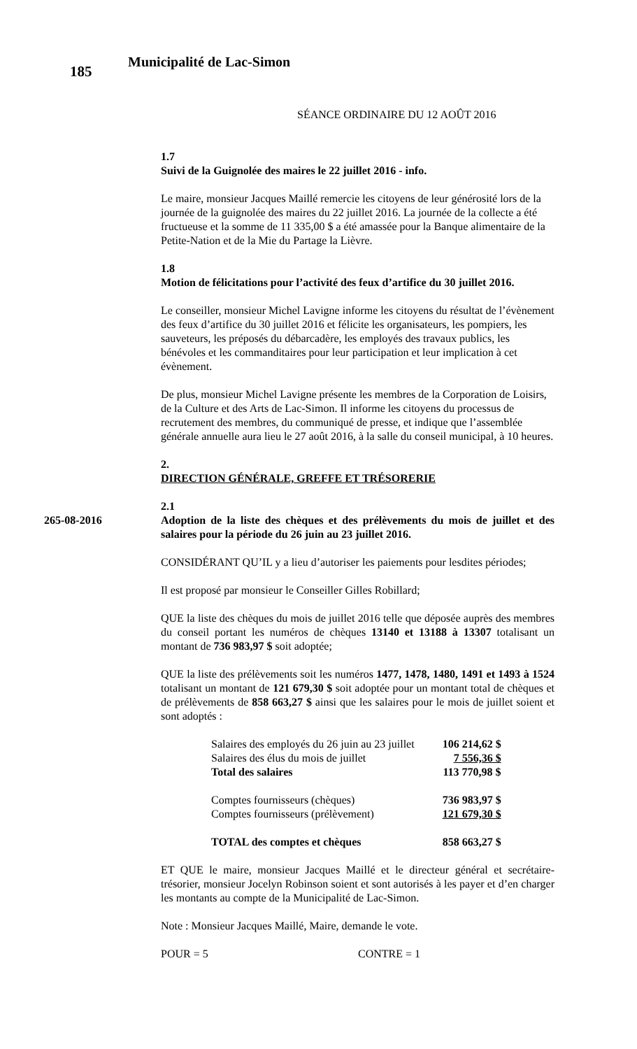185
Municipalité de Lac-Simon
SÉANCE ORDINAIRE DU 12 AOÛT 2016
1.7
Suivi de la Guignolée des maires le 22 juillet 2016 - info.
Le maire, monsieur Jacques Maillé remercie les citoyens de leur générosité lors de la journée de la guignolée des maires du 22 juillet 2016. La journée de la collecte a été fructueuse et la somme de 11 335,00 $ a été amassée pour la Banque alimentaire de la Petite-Nation et de la Mie du Partage la Lièvre.
1.8
Motion de félicitations pour l’activité des feux d’artifice du 30 juillet 2016.
Le conseiller, monsieur Michel Lavigne informe les citoyens du résultat de l’évènement des feux d’artifice du 30 juillet 2016 et félicite les organisateurs, les pompiers, les sauveteurs, les préposés du débarcadère, les employés des travaux publics, les bénévoles et les commanditaires pour leur participation et leur implication à cet évènement.
De plus, monsieur Michel Lavigne présente les membres de la Corporation de Loisirs, de la Culture et des Arts de Lac-Simon. Il informe les citoyens du processus de recrutement des membres, du communiqué de presse, et indique que l’assemblée générale annuelle aura lieu le 27 août 2016, à la salle du conseil municipal, à 10 heures.
2.
DIRECTION GÉNÉRALE, GREFFE ET TRÉSORERIE
2.1
265-08-2016
Adoption de la liste des chèques et des prélèvements du mois de juillet et des salaires pour la période du 26 juin au 23 juillet 2016.
CONSIDÉRANT QU’IL y a lieu d’autoriser les paiements pour lesdites périodes;
Il est proposé par monsieur le Conseiller Gilles Robillard;
QUE la liste des chèques du mois de juillet 2016 telle que déposée auprès des membres du conseil portant les numéros de chèques 13140 et 13188 à 13307 totalisant un montant de 736 983,97 $ soit adoptée;
QUE la liste des prélèvements soit les numéros 1477, 1478, 1480, 1491 et 1493 à 1524 totalisant un montant de 121 679,30 $ soit adoptée pour un montant total de chèques et de prélèvements de 858 663,27 $ ainsi que les salaires pour le mois de juillet soient et sont adoptés :
| Salaires des employés du 26 juin au 23 juillet | 106 214,62 $ |
| Salaires des élus du mois de juillet | 7 556,36 $ |
| Total des salaires | 113 770,98 $ |
| Comptes fournisseurs (chèques) | 736 983,97 $ |
| Comptes fournisseurs (prélèvement) | 121 679,30 $ |
| TOTAL des comptes et chèques | 858 663,27 $ |
ET QUE le maire, monsieur Jacques Maillé et le directeur général et secrétaire-trésorier, monsieur Jocelyn Robinson soient et sont autorisés à les payer et d’en charger les montants au compte de la Municipalité de Lac-Simon.
Note : Monsieur Jacques Maillé, Maire, demande le vote.
POUR = 5 CONTRE = 1